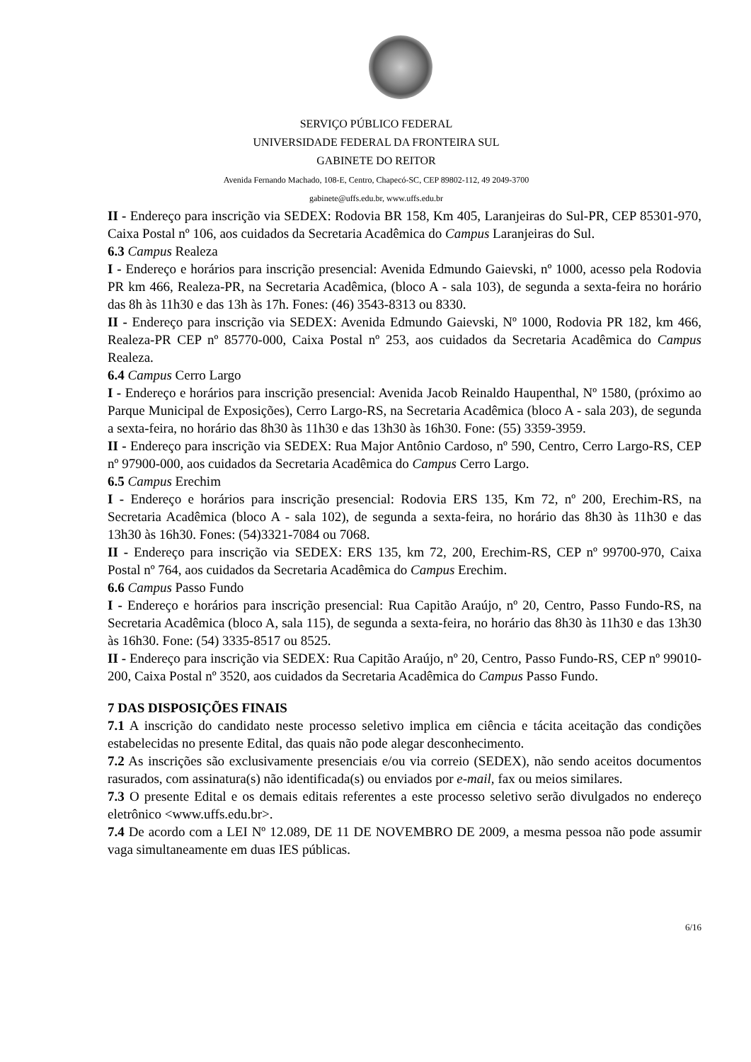SERVIÇO PÚBLICO FEDERAL
UNIVERSIDADE FEDERAL DA FRONTEIRA SUL
GABINETE DO REITOR
Avenida Fernando Machado, 108-E, Centro, Chapecó-SC, CEP 89802-112, 49 2049-3700
gabinete@uffs.edu.br, www.uffs.edu.br
II - Endereço para inscrição via SEDEX: Rodovia BR 158, Km 405, Laranjeiras do Sul-PR, CEP 85301-970, Caixa Postal nº 106, aos cuidados da Secretaria Acadêmica do Campus Laranjeiras do Sul.
6.3 Campus Realeza
I - Endereço e horários para inscrição presencial: Avenida Edmundo Gaievski, nº 1000, acesso pela Rodovia PR km 466, Realeza-PR, na Secretaria Acadêmica, (bloco A - sala 103), de segunda a sexta-feira no horário das 8h às 11h30 e das 13h às 17h. Fones: (46) 3543-8313 ou 8330.
II - Endereço para inscrição via SEDEX: Avenida Edmundo Gaievski, Nº 1000, Rodovia PR 182, km 466, Realeza-PR CEP nº 85770-000, Caixa Postal nº 253, aos cuidados da Secretaria Acadêmica do Campus Realeza.
6.4 Campus Cerro Largo
I - Endereço e horários para inscrição presencial: Avenida Jacob Reinaldo Haupenthal, Nº 1580, (próximo ao Parque Municipal de Exposições), Cerro Largo-RS, na Secretaria Acadêmica (bloco A - sala 203), de segunda a sexta-feira, no horário das 8h30 às 11h30 e das 13h30 às 16h30. Fone: (55) 3359-3959.
II - Endereço para inscrição via SEDEX: Rua Major Antônio Cardoso, nº 590, Centro, Cerro Largo-RS, CEP nº 97900-000, aos cuidados da Secretaria Acadêmica do Campus Cerro Largo.
6.5 Campus Erechim
I - Endereço e horários para inscrição presencial: Rodovia ERS 135, Km 72, nº 200, Erechim-RS, na Secretaria Acadêmica (bloco A - sala 102), de segunda a sexta-feira, no horário das 8h30 às 11h30 e das 13h30 às 16h30. Fones: (54)3321-7084 ou 7068.
II - Endereço para inscrição via SEDEX: ERS 135, km 72, 200, Erechim-RS, CEP nº 99700-970, Caixa Postal nº 764, aos cuidados da Secretaria Acadêmica do Campus Erechim.
6.6 Campus Passo Fundo
I - Endereço e horários para inscrição presencial: Rua Capitão Araújo, nº 20, Centro, Passo Fundo-RS, na Secretaria Acadêmica (bloco A, sala 115), de segunda a sexta-feira, no horário das 8h30 às 11h30 e das 13h30 às 16h30. Fone: (54) 3335-8517 ou 8525.
II - Endereço para inscrição via SEDEX: Rua Capitão Araújo, nº 20, Centro, Passo Fundo-RS, CEP nº 99010-200, Caixa Postal nº 3520, aos cuidados da Secretaria Acadêmica do Campus Passo Fundo.
7 DAS DISPOSIÇÕES FINAIS
7.1 A inscrição do candidato neste processo seletivo implica em ciência e tácita aceitação das condições estabelecidas no presente Edital, das quais não pode alegar desconhecimento.
7.2 As inscrições são exclusivamente presenciais e/ou via correio (SEDEX), não sendo aceitos documentos rasurados, com assinatura(s) não identificada(s) ou enviados por e-mail, fax ou meios similares.
7.3 O presente Edital e os demais editais referentes a este processo seletivo serão divulgados no endereço eletrônico <www.uffs.edu.br>.
7.4 De acordo com a LEI Nº 12.089, DE 11 DE NOVEMBRO DE 2009, a mesma pessoa não pode assumir vaga simultaneamente em duas IES públicas.
6/16